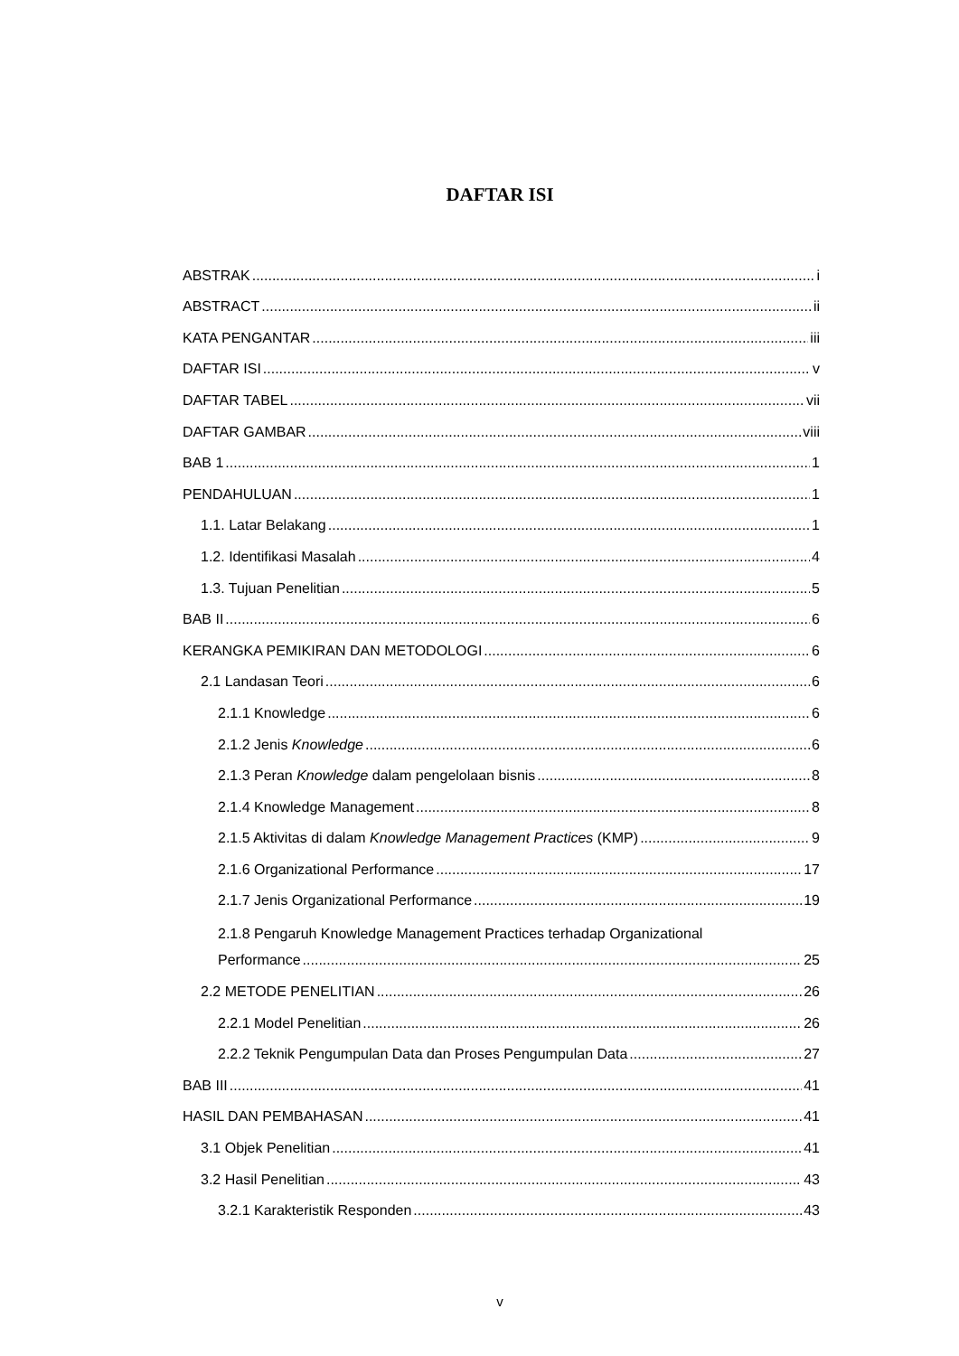DAFTAR ISI
ABSTRAK i
ABSTRACT ii
KATA PENGANTAR iii
DAFTAR ISI v
DAFTAR TABEL vii
DAFTAR GAMBAR viii
BAB 1 1
PENDAHULUAN 1
1.1. Latar Belakang 1
1.2. Identifikasi Masalah 4
1.3. Tujuan Penelitian 5
BAB II 6
KERANGKA PEMIKIRAN DAN METODOLOGI 6
2.1 Landasan Teori 6
2.1.1 Knowledge 6
2.1.2 Jenis Knowledge 6
2.1.3 Peran Knowledge dalam pengelolaan bisnis 8
2.1.4 Knowledge Management 8
2.1.5 Aktivitas di dalam Knowledge Management Practices (KMP) 9
2.1.6 Organizational Performance 17
2.1.7 Jenis Organizational Performance 19
2.1.8 Pengaruh Knowledge Management Practices terhadap Organizational
Performance 25
2.2 METODE PENELITIAN 26
2.2.1 Model Penelitian 26
2.2.2 Teknik Pengumpulan Data dan Proses Pengumpulan Data 27
BAB III 41
HASIL DAN PEMBAHASAN 41
3.1 Objek Penelitian 41
3.2 Hasil Penelitian 43
3.2.1 Karakteristik Responden 43
v